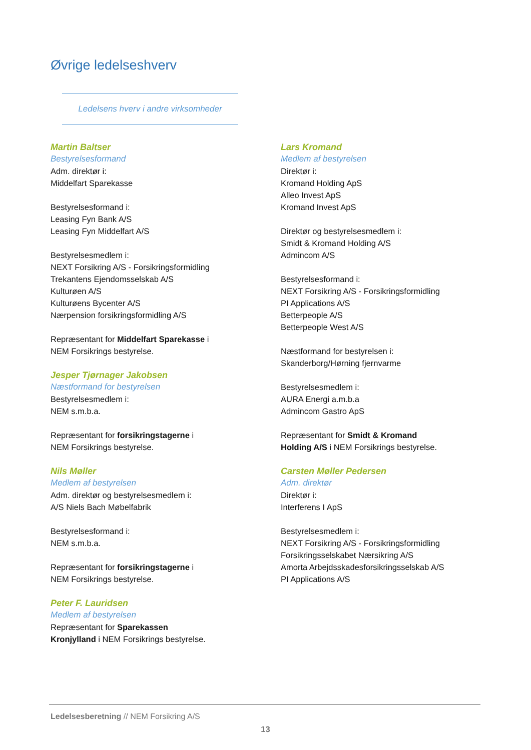Øvrige ledelseshverv
Ledelsens hverv i andre virksomheder
Martin Baltser
Bestyrelsesformand
Adm. direktør i:
Middelfart Sparekasse
Bestyrelsesformand i:
Leasing Fyn Bank A/S
Leasing Fyn Middelfart A/S
Bestyrelsesmedlem i:
NEXT Forsikring A/S - Forsikringsformidling
Trekantens Ejendomsselskab A/S
Kulturøen A/S
Kulturøens Bycenter A/S
Nærpension forsikringsformidling A/S
Repræsentant for Middelfart Sparekasse i
NEM Forsikrings bestyrelse.
Jesper Tjørnager Jakobsen
Næstformand for bestyrelsen
Bestyrelsesmedlem i:
NEM s.m.b.a.
Repræsentant for forsikringstagerne i
NEM Forsikrings bestyrelse.
Nils Møller
Medlem af bestyrelsen
Adm. direktør og bestyrelsesmedlem i:
A/S Niels Bach Møbelfabrik
Bestyrelsesformand i:
NEM s.m.b.a.
Repræsentant for forsikringstagerne i
NEM Forsikrings bestyrelse.
Peter F. Lauridsen
Medlem af bestyrelsen
Repræsentant for Sparekassen
Kronjylland i NEM Forsikrings bestyrelse.
Lars Kromand
Medlem af bestyrelsen
Direktør i:
Kromand Holding ApS
Alleo Invest ApS
Kromand Invest ApS
Direktør og bestyrelsesmedlem i:
Smidt & Kromand Holding A/S
Admincom A/S
Bestyrelsesformand i:
NEXT Forsikring A/S - Forsikringsformidling
PI Applications A/S
Betterpeople A/S
Betterpeople West A/S
Næstformand for bestyrelsen i:
Skanderborg/Hørning fjernvarme
Bestyrelsesmedlem i:
AURA Energi a.m.b.a
Admincom Gastro ApS
Repræsentant for Smidt & Kromand
Holding A/S i NEM Forsikrings bestyrelse.
Carsten Møller Pedersen
Adm. direktør
Direktør i:
Interferens I ApS
Bestyrelsesmedlem i:
NEXT Forsikring A/S - Forsikringsformidling
Forsikringsselskabet Nærsikring A/S
Amorta Arbejdsskadesforsikringsselskab A/S
PI Applications A/S
Ledelsesberetning // NEM Forsikring A/S
13